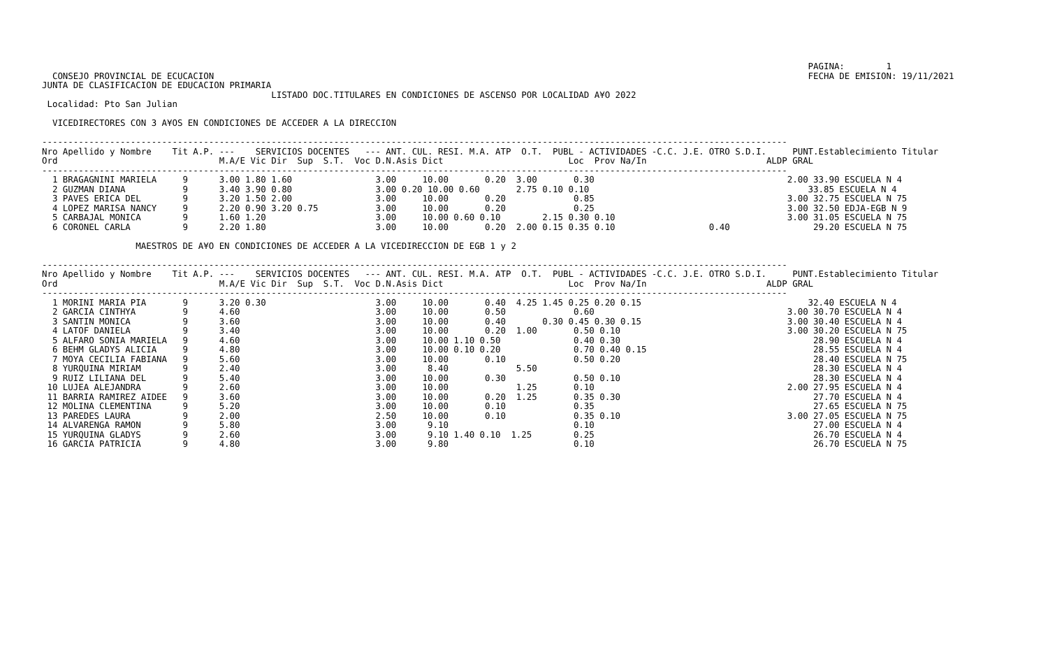PAGINA:        1
  CONSEJO PROVINCIAL DE ECUCACION                                                                                                                  FECHA DE EMISION: 19/11/2021
JUNTA DE CLASIFICACION DE EDUCACION PRIMARIA
                                            LISTADO DOC.TITULARES EN CONDICIONES DE ASCENSO POR LOCALIDAD A¥O 2022
 Localidad: Pto San Julian

  VICEDIRECTORES CON 3 A¥OS EN CONDICIONES DE ACCEDER A LA DIRECCION

-----------------------------------------------------------------------------------------------------------------------------------------------
Nro Apellido y Nombre    Tit A.P. ---    SERVICIOS DOCENTES   --- ANT. CUL. RESI. M.A. ATP  O.T.  PUBL - ACTIVIDADES -C.C. J.E. OTRO S.D.I.     PUNT.Establecimiento Titular
Ord                               M.A/E Vic Dir  Sup  S.T.  Voc D.N.Asis Dict                        Loc  Prov Na/In                       ALDP GRAL
-----------------------------------------------------------------------------------------------------------------------------------------------
  1 BRAGAGNINI MARIELA     9      3.00 1.80 1.60                3.00     10.00       0.20  3.00       0.30                                     2.00 33.90 ESCUELA N 4
  2 GUZMAN DIANA           9      3.40 3.90 0.80                3.00 0.20 10.00 0.60       2.75 0.10 0.10                                          33.85 ESCUELA N 4
  3 PAVES ERICA DEL        9      3.20 1.50 2.00                3.00     10.00       0.20             0.85                                     3.00 32.75 ESCUELA N 75
  4 LOPEZ MARISA NANCY     9      2.20 0.90 3.20 0.75           3.00     10.00       0.20             0.25                                     3.00 32.50 EDJA-EGB N 9
  5 CARBAJAL MONICA        9      1.60 1.20                     3.00     10.00 0.60 0.10        2.15 0.30 0.10                                 3.00 31.05 ESCUELA N 75
  6 CORONEL CARLA          9      2.20 1.80                     3.00     10.00       0.20  2.00 0.15 0.35 0.10                  0.40                29.20 ESCUELA N 75

                  MAESTROS DE A¥O EN CONDICIONES DE ACCEDER A LA VICEDIRECCION DE EGB 1 y 2

-----------------------------------------------------------------------------------------------------------------------------------------------
Nro Apellido y Nombre    Tit A.P. ---    SERVICIOS DOCENTES   --- ANT. CUL. RESI. M.A. ATP  O.T.  PUBL - ACTIVIDADES -C.C. J.E. OTRO S.D.I.     PUNT.Establecimiento Titular
Ord                               M.A/E Vic Dir  Sup  S.T.  Voc D.N.Asis Dict                        Loc  Prov Na/In                       ALDP GRAL
-----------------------------------------------------------------------------------------------------------------------------------------------
  1 MORINI MARIA PIA       9      3.20 0.30                     3.00     10.00       0.40  4.25 1.45 0.25 0.20 0.15                                32.40 ESCUELA N 4
  2 GARCIA CINTHYA         9      4.60                          3.00     10.00       0.50             0.60                                     3.00 30.70 ESCUELA N 4
  3 SANTIN MONICA          9      3.60                          3.00     10.00       0.40       0.30 0.45 0.30 0.15                            3.00 30.40 ESCUELA N 4
  4 LATOF DANIELA          9      3.40                          3.00     10.00       0.20  1.00       0.50 0.10                                3.00 30.20 ESCUELA N 75
  5 ALFARO SONIA MARIELA   9      4.60                          3.00     10.00 1.10 0.50              0.40 0.30                                     28.90 ESCUELA N 4
  6 BEHM GLADYS ALICIA     9      4.80                          3.00     10.00 0.10 0.20              0.70 0.40 0.15                                28.55 ESCUELA N 4
  7 MOYA CECILIA FABIANA   9      5.60                          3.00     10.00       0.10             0.50 0.20                                     28.40 ESCUELA N 75
  8 YURQUINA MIRIAM        9      2.40                          3.00      8.40             5.50                                                     28.30 ESCUELA N 4
  9 RUIZ LILIANA DEL       9      5.40                          3.00     10.00       0.30             0.50 0.10                                     28.30 ESCUELA N 4
 10 LUJEA ALEJANDRA        9      2.60                          3.00     10.00             1.25       0.10                                     2.00 27.95 ESCUELA N 4
 11 BARRIA RAMIREZ AIDEE   9      3.60                          3.00     10.00       0.20  1.25       0.35 0.30                                     27.70 ESCUELA N 4
 12 MOLINA CLEMENTINA      9      5.20                          3.00     10.00       0.10             0.35                                          27.65 ESCUELA N 75
 13 PAREDES LAURA          9      2.00                          2.50     10.00       0.10             0.35 0.10                                3.00 27.05 ESCUELA N 75
 14 ALVARENGA RAMON        9      5.80                          3.00      9.10                        0.10                                          27.00 ESCUELA N 4
 15 YURQUINA GLADYS        9      2.60                          3.00      9.10 1.40 0.10  1.25        0.25                                          26.70 ESCUELA N 4
 16 GARCIA PATRICIA        9      4.80                          3.00      9.80                        0.10                                          26.70 ESCUELA N 75